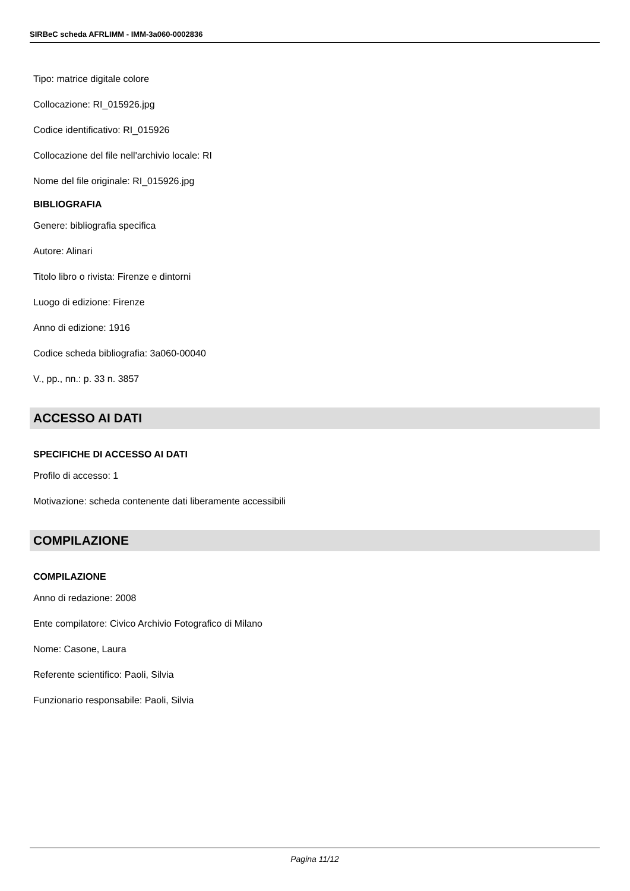SIRBeC scheda AFRLIMM - IMM-3a060-0002836
Tipo: matrice digitale colore
Collocazione: RI_015926.jpg
Codice identificativo: RI_015926
Collocazione del file nell'archivio locale: RI
Nome del file originale: RI_015926.jpg
BIBLIOGRAFIA
Genere: bibliografia specifica
Autore: Alinari
Titolo libro o rivista: Firenze e dintorni
Luogo di edizione: Firenze
Anno di edizione: 1916
Codice scheda bibliografia: 3a060-00040
V., pp., nn.: p. 33 n. 3857
ACCESSO AI DATI
SPECIFICHE DI ACCESSO AI DATI
Profilo di accesso: 1
Motivazione: scheda contenente dati liberamente accessibili
COMPILAZIONE
COMPILAZIONE
Anno di redazione: 2008
Ente compilatore: Civico Archivio Fotografico di Milano
Nome: Casone, Laura
Referente scientifico: Paoli, Silvia
Funzionario responsabile: Paoli, Silvia
Pagina 11/12